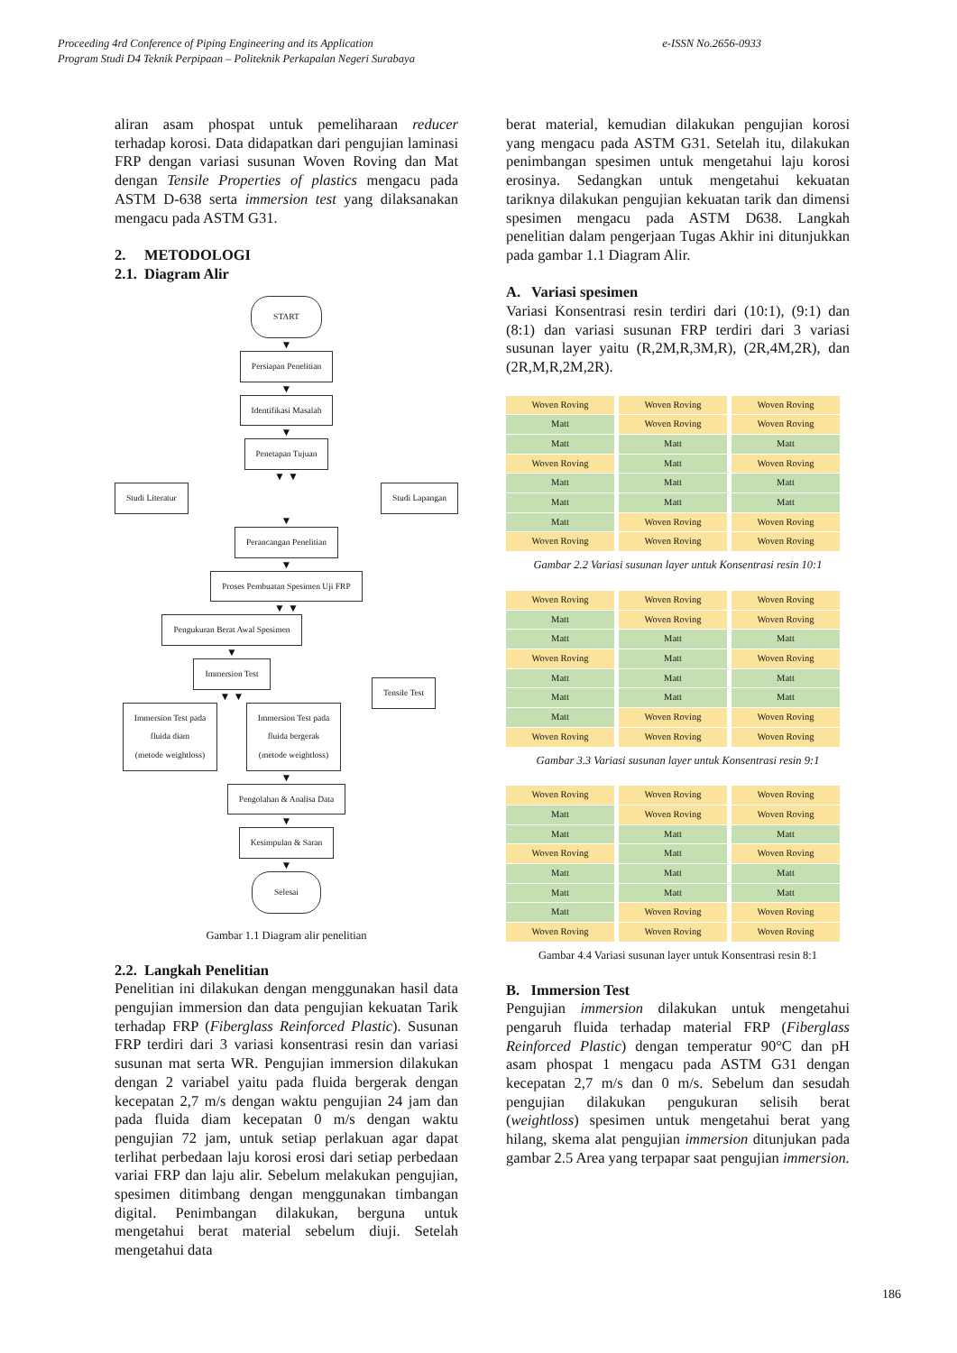e-ISSN No.2656-0933 Proceeding 4rd Conference of Piping Engineering and its Application
Program Studi D4 Teknik Perpipaan – Politeknik Perkapalan Negeri Surabaya
aliran asam phospat untuk pemeliharaan reducer terhadap korosi. Data didapatkan dari pengujian laminasi FRP dengan variasi susunan Woven Roving dan Mat dengan Tensile Properties of plastics mengacu pada ASTM D-638 serta immersion test yang dilaksanakan mengacu pada ASTM G31.
2. METODOLOGI
2.1. Diagram Alir
START
▼
Persiapan Penelitian
▼
Identifikasi Masalah
▼
Penetapan Tujuan
▼ ▼
Studi Literatur Studi Lapangan
▼
Perancangan Penelitian
▼
Proses Pembuatan Spesimen Uji FRP
▼ ▼
Pengukuran Berat Awal Spesimen
▼
Immersion Test
▼ ▼
Immersion Test pada
fluida diam
(metode weightloss)
Immersion Test pada
fluida bergerak
(metode weightloss)
Tensile Test
▼
Pengolahan & Analisa Data
▼
Kesimpulan & Saran
▼
Selesai
Gambar 1.1 Diagram alir penelitian
2.2. Langkah Penelitian
Penelitian ini dilakukan dengan menggunakan hasil data pengujian immersion dan data pengujian kekuatan Tarik terhadap FRP (Fiberglass Reinforced Plastic). Susunan FRP terdiri dari 3 variasi konsentrasi resin dan variasi susunan mat serta WR. Pengujian immersion dilakukan dengan 2 variabel yaitu pada fluida bergerak dengan kecepatan 2,7 m/s dengan waktu pengujian 24 jam dan pada fluida diam kecepatan 0 m/s dengan waktu pengujian 72 jam, untuk setiap perlakuan agar dapat terlihat perbedaan laju korosi erosi dari setiap perbedaan variai FRP dan laju alir. Sebelum melakukan pengujian, spesimen ditimbang dengan menggunakan timbangan digital. Penimbangan dilakukan, berguna untuk mengetahui berat material sebelum diuji. Setelah mengetahui data
berat material, kemudian dilakukan pengujian korosi yang mengacu pada ASTM G31. Setelah itu, dilakukan penimbangan spesimen untuk mengetahui laju korosi erosinya. Sedangkan untuk mengetahui kekuatan tariknya dilakukan pengujian kekuatan tarik dan dimensi spesimen mengacu pada ASTM D638. Langkah penelitian dalam pengerjaan Tugas Akhir ini ditunjukkan pada gambar 1.1 Diagram Alir.
A. Variasi spesimen
Variasi Konsentrasi resin terdiri dari (10:1), (9:1) dan (8:1) dan variasi susunan FRP terdiri dari 3 variasi susunan layer yaitu (R,2M,R,3M,R), (2R,4M,2R), dan (2R,M,R,2M,2R).
| Woven Roving | Woven Roving | Woven Roving |
| Matt | Woven Roving | Woven Roving |
| Matt | Matt | Matt |
| Woven Roving | Matt | Woven Roving |
| Matt | Matt | Matt |
| Matt | Matt | Matt |
| Matt | Woven Roving | Woven Roving |
| Woven Roving | Woven Roving | Woven Roving |
Gambar 2.2 Variasi susunan layer untuk Konsentrasi resin 10:1
| Woven Roving | Woven Roving | Woven Roving |
| Matt | Woven Roving | Woven Roving |
| Matt | Matt | Matt |
| Woven Roving | Matt | Woven Roving |
| Matt | Matt | Matt |
| Matt | Matt | Matt |
| Matt | Woven Roving | Woven Roving |
| Woven Roving | Woven Roving | Woven Roving |
Gambar 3.3 Variasi susunan layer untuk Konsentrasi resin 9:1
| Woven Roving | Woven Roving | Woven Roving |
| Matt | Woven Roving | Woven Roving |
| Matt | Matt | Matt |
| Woven Roving | Matt | Woven Roving |
| Matt | Matt | Matt |
| Matt | Matt | Matt |
| Matt | Woven Roving | Woven Roving |
| Woven Roving | Woven Roving | Woven Roving |
Gambar 4.4 Variasi susunan layer untuk Konsentrasi resin 8:1
B. Immersion Test
Pengujian immersion dilakukan untuk mengetahui pengaruh fluida terhadap material FRP (Fiberglass Reinforced Plastic) dengan temperatur 90°C dan pH asam phospat 1 mengacu pada ASTM G31 dengan kecepatan 2,7 m/s dan 0 m/s. Sebelum dan sesudah pengujian dilakukan pengukuran selisih berat (weightloss) spesimen untuk mengetahui berat yang hilang, skema alat pengujian immersion ditunjukan pada gambar 2.5 Area yang terpapar saat pengujian immersion.
186